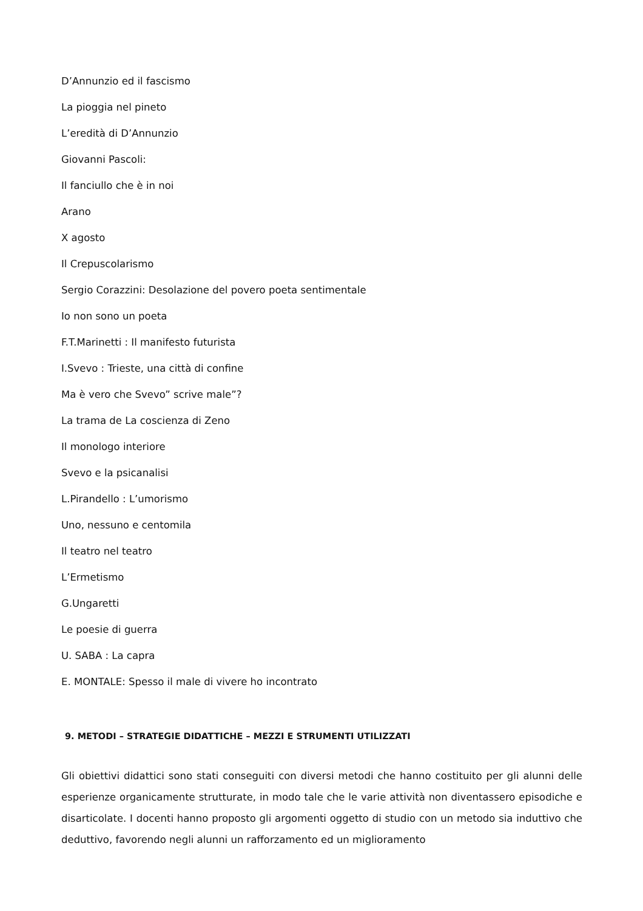D’Annunzio ed il fascismo
La pioggia nel pineto
L’eredità di D’Annunzio
Giovanni Pascoli:
Il fanciullo che è in noi
Arano
X agosto
Il Crepuscolarismo
Sergio Corazzini: Desolazione del povero poeta sentimentale
Io non sono un poeta
F.T.Marinetti : Il manifesto futurista
I.Svevo : Trieste, una città di confine
Ma è vero che Svevo” scrive male”?
La trama de La coscienza di Zeno
Il monologo interiore
Svevo e la psicanalisi
L.Pirandello : L’umorismo
Uno, nessuno e centomila
Il teatro nel teatro
L’Ermetismo
G.Ungaretti
Le poesie di guerra
U. SABA : La capra
E. MONTALE: Spesso il male di vivere ho incontrato
9. METODI – STRATEGIE DIDATTICHE – MEZZI E STRUMENTI UTILIZZATI
Gli obiettivi didattici sono stati conseguiti con diversi metodi che hanno costituito per gli alunni delle esperienze organicamente strutturate, in modo tale che le varie attività non diventassero episodiche e disarticolate. I docenti hanno proposto gli argomenti oggetto di studio con un metodo sia induttivo che deduttivo, favorendo negli alunni un rafforzamento ed un miglioramento